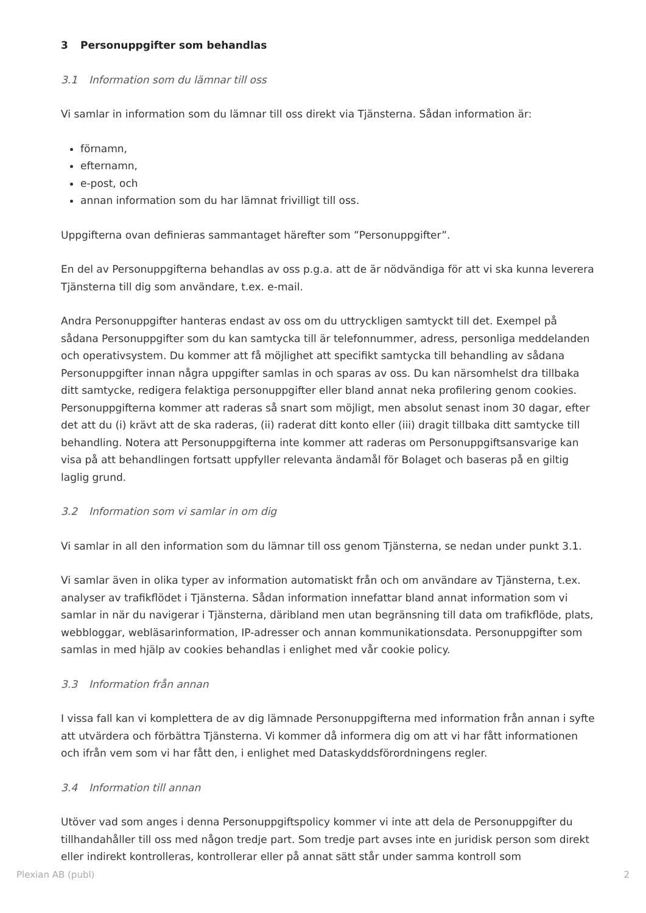3 Personuppgifter som behandlas
3.1 Information som du lämnar till oss
Vi samlar in information som du lämnar till oss direkt via Tjänsterna. Sådan information är:
förnamn,
efternamn,
e-post, och
annan information som du har lämnat frivilligt till oss.
Uppgifterna ovan definieras sammantaget härefter som ”Personuppgifter”.
En del av Personuppgifterna behandlas av oss p.g.a. att de är nödvändiga för att vi ska kunna leverera Tjänsterna till dig som användare, t.ex. e-mail.
Andra Personuppgifter hanteras endast av oss om du uttryckligen samtyckt till det. Exempel på sådana Personuppgifter som du kan samtycka till är telefonnummer, adress, personliga meddelanden och operativsystem. Du kommer att få möjlighet att specifikt samtycka till behandling av sådana Personuppgifter innan några uppgifter samlas in och sparas av oss. Du kan närsomhelst dra tillbaka ditt samtycke, redigera felaktiga personuppgifter eller bland annat neka profilering genom cookies. Personuppgifterna kommer att raderas så snart som möjligt, men absolut senast inom 30 dagar, efter det att du (i) krävt att de ska raderas, (ii) raderat ditt konto eller (iii) dragit tillbaka ditt samtycke till behandling. Notera att Personuppgifterna inte kommer att raderas om Personuppgiftsansvarige kan visa på att behandlingen fortsatt uppfyller relevanta ändamål för Bolaget och baseras på en giltig laglig grund.
3.2 Information som vi samlar in om dig
Vi samlar in all den information som du lämnar till oss genom Tjänsterna, se nedan under punkt 3.1.
Vi samlar även in olika typer av information automatiskt från och om användare av Tjänsterna, t.ex. analyser av trafikflödet i Tjänsterna. Sådan information innefattar bland annat information som vi samlar in när du navigerar i Tjänsterna, däribland men utan begränsning till data om trafikflöde, plats, webbloggar, webläsarinformation, IP-adresser och annan kommunikationsdata. Personuppgifter som samlas in med hjälp av cookies behandlas i enlighet med vår cookie policy.
3.3 Information från annan
I vissa fall kan vi komplettera de av dig lämnade Personuppgifterna med information från annan i syfte att utvärdera och förbättra Tjänsterna. Vi kommer då informera dig om att vi har fått informationen och ifrån vem som vi har fått den, i enlighet med Dataskyddsförordningens regler.
3.4 Information till annan
Utöver vad som anges i denna Personuppgiftspolicy kommer vi inte att dela de Personuppgifter du tillhandahåller till oss med någon tredje part. Som tredje part avses inte en juridisk person som direkt eller indirekt kontrolleras, kontrollerar eller på annat sätt står under samma kontroll som
Plexian AB (publ) 2